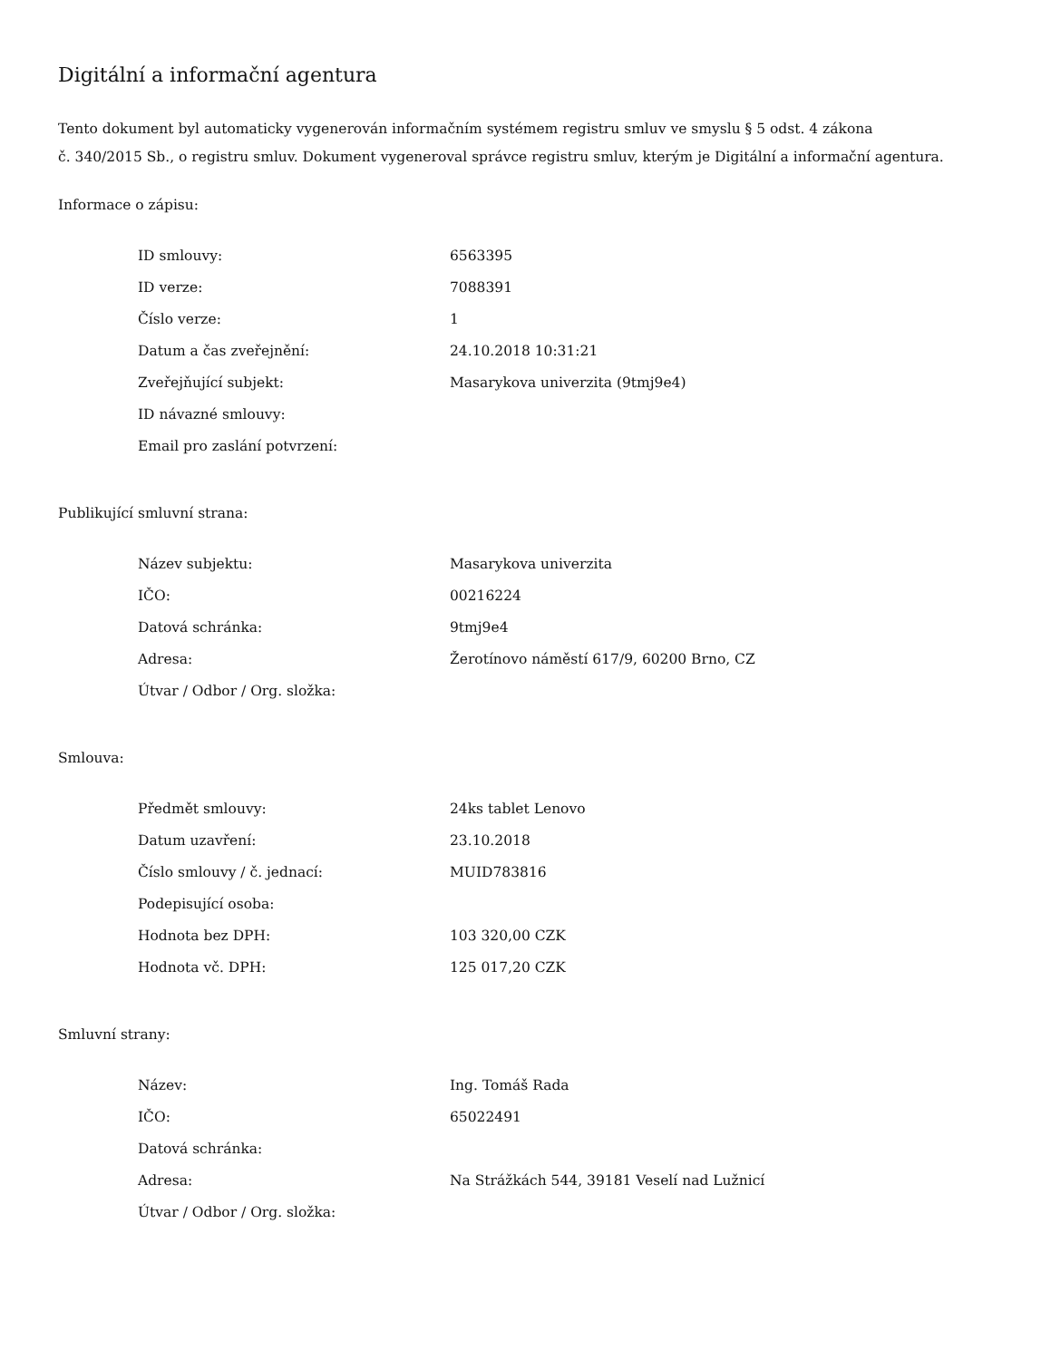Digitální a informační agentura
Tento dokument byl automaticky vygenerován informačním systémem registru smluv ve smyslu § 5 odst. 4 zákona
č. 340/2015 Sb., o registru smluv. Dokument vygeneroval správce registru smluv, kterým je Digitální a informační agentura.
Informace o zápisu:
| ID smlouvy: | 6563395 |
| ID verze: | 7088391 |
| Číslo verze: | 1 |
| Datum a čas zveřejnění: | 24.10.2018 10:31:21 |
| Zveřejňující subjekt: | Masarykova univerzita (9tmj9e4) |
| ID návazné smlouvy: | |
| Email pro zaslání potvrzení: | |
Publikující smluvní strana:
| Název subjektu: | Masarykova univerzita |
| IČO: | 00216224 |
| Datová schránka: | 9tmj9e4 |
| Adresa: | Žerotínovo náměstí 617/9, 60200 Brno, CZ |
| Útvar / Odbor / Org. složka: | |
Smlouva:
| Předmět smlouvy: | 24ks tablet Lenovo |
| Datum uzavření: | 23.10.2018 |
| Číslo smlouvy / č. jednací: | MUID783816 |
| Podepisující osoba: | |
| Hodnota bez DPH: | 103 320,00 CZK |
| Hodnota vč. DPH: | 125 017,20 CZK |
Smluvní strany:
| Název: | Ing. Tomáš Rada |
| IČO: | 65022491 |
| Datová schránka: | |
| Adresa: | Na Strážkách 544, 39181 Veselí nad Lužnicí |
| Útvar / Odbor / Org. složka: | |